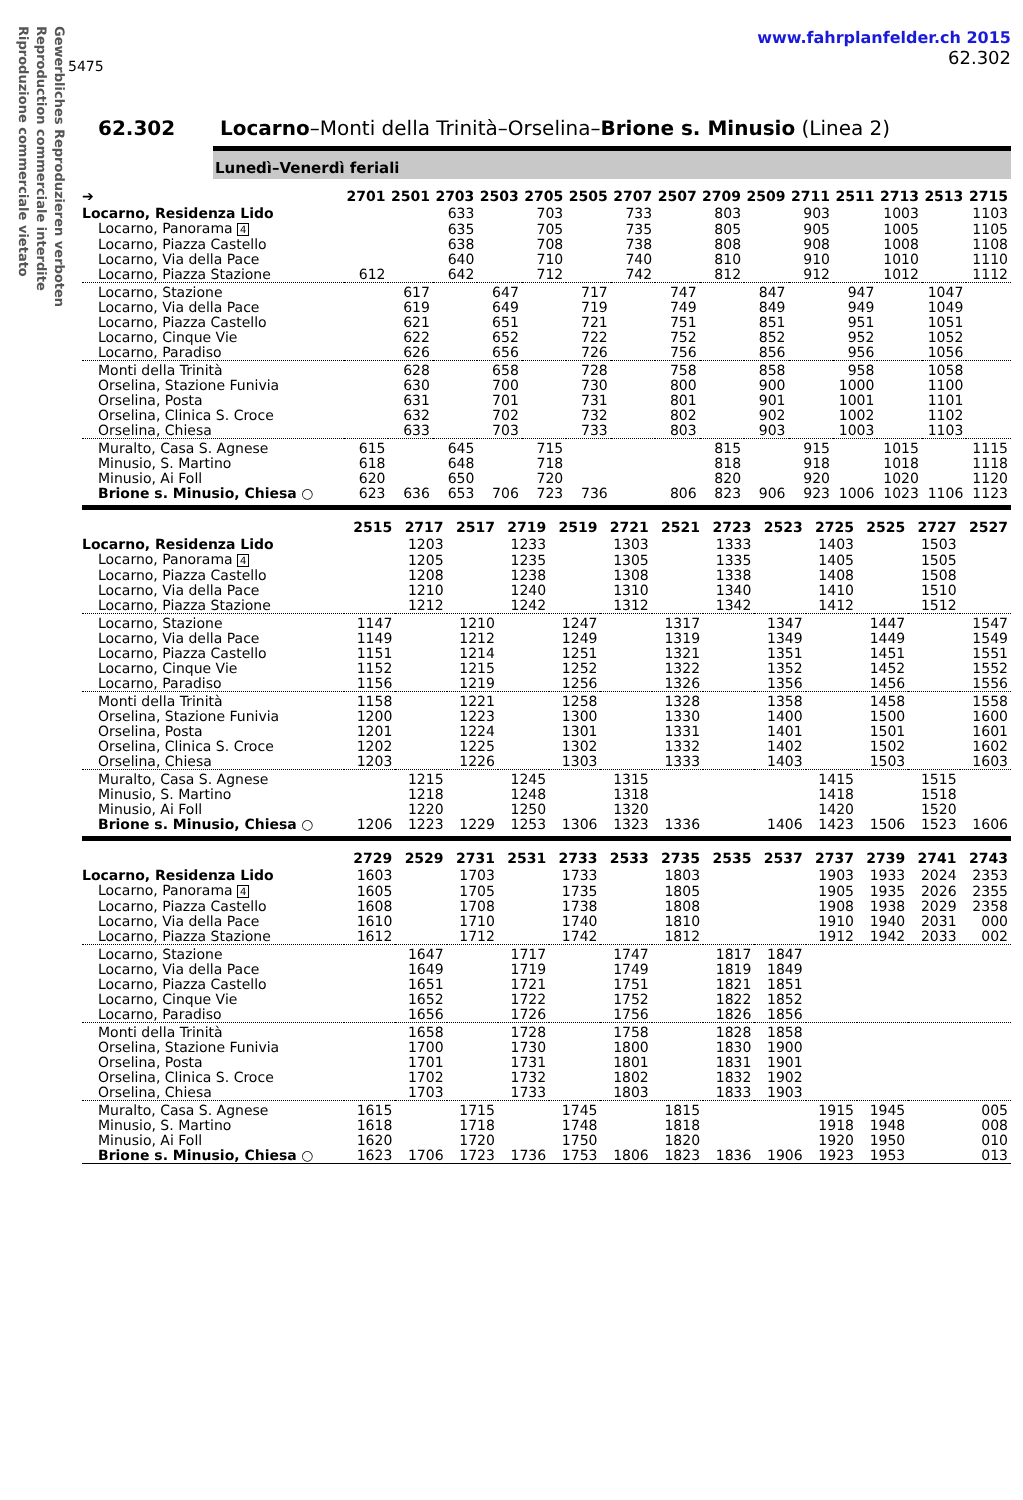Gewerbliches Reproduzieren verboten
Reproduction commerciale interdite
Riproduzione commerciale vietato
5475
www.fahrplanfelder.ch 2015
62.302
62.302 Locarno–Monti della Trinità–Orselina–Brione s. Minusio (Linea 2)
Lunedì–Venerdì feriali
| ➔ | 2701 | 2501 | 2703 | 2503 | 2705 | 2505 | 2707 | 2507 | 2709 | 2509 | 2711 | 2511 | 2713 | 2513 | 2715 |
| --- | --- | --- | --- | --- | --- | --- | --- | --- | --- | --- | --- | --- | --- | --- | --- |
| Locarno, Residenza Lido | | | 633 | | 703 | | 733 | | 803 | | 903 | | 1003 | | 1103 |
| Locarno, Panorama 4 | | | 635 | | 705 | | 735 | | 805 | | 905 | | 1005 | | 1105 |
| Locarno, Piazza Castello | | | 638 | | 708 | | 738 | | 808 | | 908 | | 1008 | | 1108 |
| Locarno, Via della Pace | | | 640 | | 710 | | 740 | | 810 | | 910 | | 1010 | | 1110 |
| Locarno, Piazza Stazione | 612 | | 642 | | 712 | | 742 | | 812 | | 912 | | 1012 | | 1112 |
| Locarno, Stazione | | 617 | | 647 | | 717 | | 747 | | 847 | | 947 | | 1047 | |
| Locarno, Via della Pace | | 619 | | 649 | | 719 | | 749 | | 849 | | 949 | | 1049 | |
| Locarno, Piazza Castello | | 621 | | 651 | | 721 | | 751 | | 851 | | 951 | | 1051 | |
| Locarno, Cinque Vie | | 622 | | 652 | | 722 | | 752 | | 852 | | 952 | | 1052 | |
| Locarno, Paradiso | | 626 | | 656 | | 726 | | 756 | | 856 | | 956 | | 1056 | |
| Monti della Trinità | | 628 | | 658 | | 728 | | 758 | | 858 | | 958 | | 1058 | |
| Orselina, Stazione Funivia | | 630 | | 700 | | 730 | | 800 | | 900 | | 1000 | | 1100 | |
| Orselina, Posta | | 631 | | 701 | | 731 | | 801 | | 901 | | 1001 | | 1101 | |
| Orselina, Clinica S. Croce | | 632 | | 702 | | 732 | | 802 | | 902 | | 1002 | | 1102 | |
| Orselina, Chiesa | | 633 | | 703 | | 733 | | 803 | | 903 | | 1003 | | 1103 | |
| Muralto, Casa S. Agnese | 615 | | 645 | | 715 | | | | 815 | | 915 | | 1015 | | 1115 |
| Minusio, S. Martino | 618 | | 648 | | 718 | | | | 818 | | 918 | | 1018 | | 1118 |
| Minusio, Ai Foll | 620 | | 650 | | 720 | | | | 820 | | 920 | | 1020 | | 1120 |
| Brione s. Minusio, Chiesa ○ | 623 | 636 | 653 | 706 | 723 | 736 | | 806 | 823 | 906 | 923 | 1006 | 1023 | 1106 | 1123 |
| | 2515 | 2717 | 2517 | 2719 | 2519 | 2721 | 2521 | 2723 | 2523 | 2725 | 2525 | 2727 | 2527 |
| --- | --- | --- | --- | --- | --- | --- | --- | --- | --- | --- | --- | --- | --- |
| Locarno, Residenza Lido | | 1203 | | 1233 | | 1303 | | 1333 | | 1403 | | 1503 | |
| Locarno, Panorama 4 | | 1205 | | 1235 | | 1305 | | 1335 | | 1405 | | 1505 | |
| Locarno, Piazza Castello | | 1208 | | 1238 | | 1308 | | 1338 | | 1408 | | 1508 | |
| Locarno, Via della Pace | | 1210 | | 1240 | | 1310 | | 1340 | | 1410 | | 1510 | |
| Locarno, Piazza Stazione | | 1212 | | 1242 | | 1312 | | 1342 | | 1412 | | 1512 | |
| Locarno, Stazione | 1147 | | 1210 | | 1247 | | 1317 | | 1347 | | 1447 | | 1547 |
| Locarno, Via della Pace | 1149 | | 1212 | | 1249 | | 1319 | | 1349 | | 1449 | | 1549 |
| Locarno, Piazza Castello | 1151 | | 1214 | | 1251 | | 1321 | | 1351 | | 1451 | | 1551 |
| Locarno, Cinque Vie | 1152 | | 1215 | | 1252 | | 1322 | | 1352 | | 1452 | | 1552 |
| Locarno, Paradiso | 1156 | | 1219 | | 1256 | | 1326 | | 1356 | | 1456 | | 1556 |
| Monti della Trinità | 1158 | | 1221 | | 1258 | | 1328 | | 1358 | | 1458 | | 1558 |
| Orselina, Stazione Funivia | 1200 | | 1223 | | 1300 | | 1330 | | 1400 | | 1500 | | 1600 |
| Orselina, Posta | 1201 | | 1224 | | 1301 | | 1331 | | 1401 | | 1501 | | 1601 |
| Orselina, Clinica S. Croce | 1202 | | 1225 | | 1302 | | 1332 | | 1402 | | 1502 | | 1602 |
| Orselina, Chiesa | 1203 | | 1226 | | 1303 | | 1333 | | 1403 | | 1503 | | 1603 |
| Muralto, Casa S. Agnese | | 1215 | | 1245 | | 1315 | | | | 1415 | | 1515 | |
| Minusio, S. Martino | | 1218 | | 1248 | | 1318 | | | | 1418 | | 1518 | |
| Minusio, Ai Foll | | 1220 | | 1250 | | 1320 | | | | 1420 | | 1520 | |
| Brione s. Minusio, Chiesa ○ | 1206 | 1223 | 1229 | 1253 | 1306 | 1323 | 1336 | | 1406 | 1423 | 1506 | 1523 | 1606 |
| | 2729 | 2529 | 2731 | 2531 | 2733 | 2533 | 2735 | 2535 | 2537 | 2737 | 2739 | 2741 | 2743 |
| --- | --- | --- | --- | --- | --- | --- | --- | --- | --- | --- | --- | --- | --- |
| Locarno, Residenza Lido | 1603 | | 1703 | | 1733 | | 1803 | | | 1903 | 1933 | 2024 | 2353 |
| Locarno, Panorama 4 | 1605 | | 1705 | | 1735 | | 1805 | | | 1905 | 1935 | 2026 | 2355 |
| Locarno, Piazza Castello | 1608 | | 1708 | | 1738 | | 1808 | | | 1908 | 1938 | 2029 | 2358 |
| Locarno, Via della Pace | 1610 | | 1710 | | 1740 | | 1810 | | | 1910 | 1940 | 2031 | 000 |
| Locarno, Piazza Stazione | 1612 | | 1712 | | 1742 | | 1812 | | | 1912 | 1942 | 2033 | 002 |
| Locarno, Stazione | | 1647 | | 1717 | | 1747 | | 1817 | 1847 | | | | |
| Locarno, Via della Pace | | 1649 | | 1719 | | 1749 | | 1819 | 1849 | | | | |
| Locarno, Piazza Castello | | 1651 | | 1721 | | 1751 | | 1821 | 1851 | | | | |
| Locarno, Cinque Vie | | 1652 | | 1722 | | 1752 | | 1822 | 1852 | | | | |
| Locarno, Paradiso | | 1656 | | 1726 | | 1756 | | 1826 | 1856 | | | | |
| Monti della Trinità | | 1658 | | 1728 | | 1758 | | 1828 | 1858 | | | | |
| Orselina, Stazione Funivia | | 1700 | | 1730 | | 1800 | | 1830 | 1900 | | | | |
| Orselina, Posta | | 1701 | | 1731 | | 1801 | | 1831 | 1901 | | | | |
| Orselina, Clinica S. Croce | | 1702 | | 1732 | | 1802 | | 1832 | 1902 | | | | |
| Orselina, Chiesa | | 1703 | | 1733 | | 1803 | | 1833 | 1903 | | | | |
| Muralto, Casa S. Agnese | 1615 | | 1715 | | 1745 | | 1815 | | | 1915 | 1945 | | 005 |
| Minusio, S. Martino | 1618 | | 1718 | | 1748 | | 1818 | | | 1918 | 1948 | | 008 |
| Minusio, Ai Foll | 1620 | | 1720 | | 1750 | | 1820 | | | 1920 | 1950 | | 010 |
| Brione s. Minusio, Chiesa ○ | 1623 | 1706 | 1723 | 1736 | 1753 | 1806 | 1823 | 1836 | 1906 | 1923 | 1953 | | 013 |